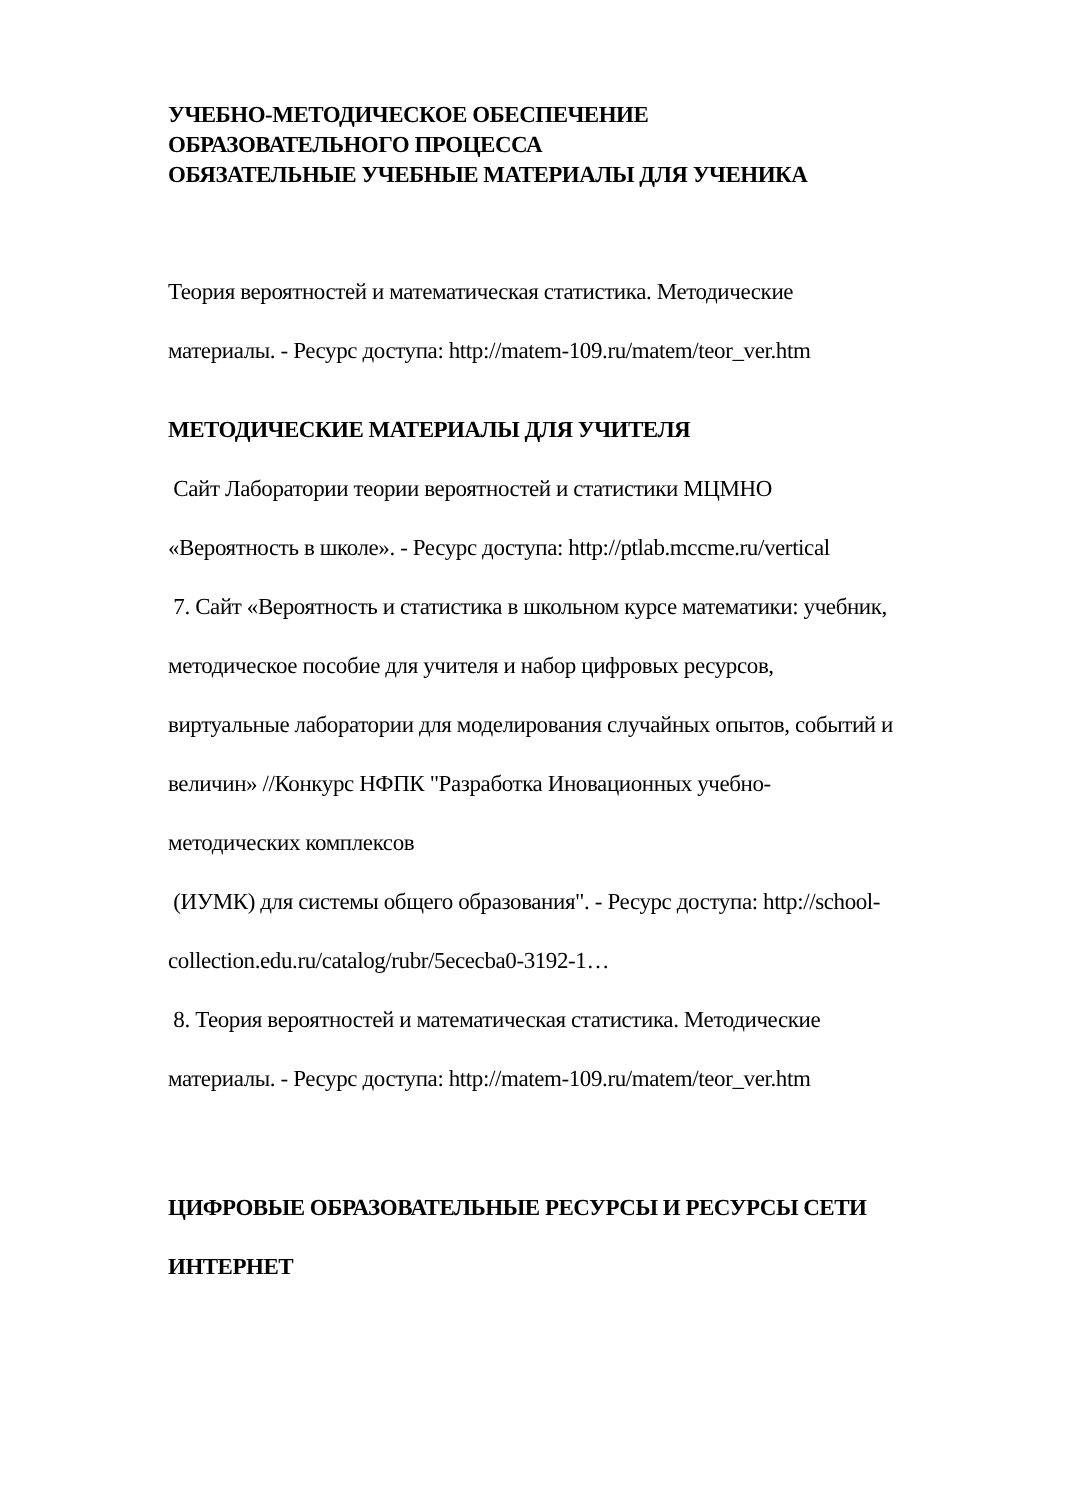УЧЕБНО-МЕТОДИЧЕСКОЕ ОБЕСПЕЧЕНИЕ
ОБРАЗОВАТЕЛЬНОГО ПРОЦЕССА
ОБЯЗАТЕЛЬНЫЕ УЧЕБНЫЕ МАТЕРИАЛЫ ДЛЯ УЧЕНИКА
Теория вероятностей и математическая статистика. Методические
материалы. - Ресурс доступа: http://matem-109.ru/matem/teor_ver.htm
МЕТОДИЧЕСКИЕ МАТЕРИАЛЫ ДЛЯ УЧИТЕЛЯ
Сайт Лаборатории теории вероятностей и статистики МЦМНО
«Вероятность в школе». - Ресурс доступа: http://ptlab.mccme.ru/vertical
7. Сайт «Вероятность и статистика в школьном курсе математики: учебник,
методическое пособие для учителя и набор цифровых ресурсов,
виртуальные лаборатории для моделирования случайных опытов, событий и
величин» //Конкурс НФПК "Разработка Иновационных учебно-
методических комплексов
(ИУМК) для системы общего образования". - Ресурс доступа: http://school-
collection.edu.ru/catalog/rubr/5ececba0-3192-1…
8. Теория вероятностей и математическая статистика. Методические
материалы. - Ресурс доступа: http://matem-109.ru/matem/teor_ver.htm
ЦИФРОВЫЕ ОБРАЗОВАТЕЛЬНЫЕ РЕСУРСЫ И РЕСУРСЫ СЕТИ
ИНТЕРНЕТ